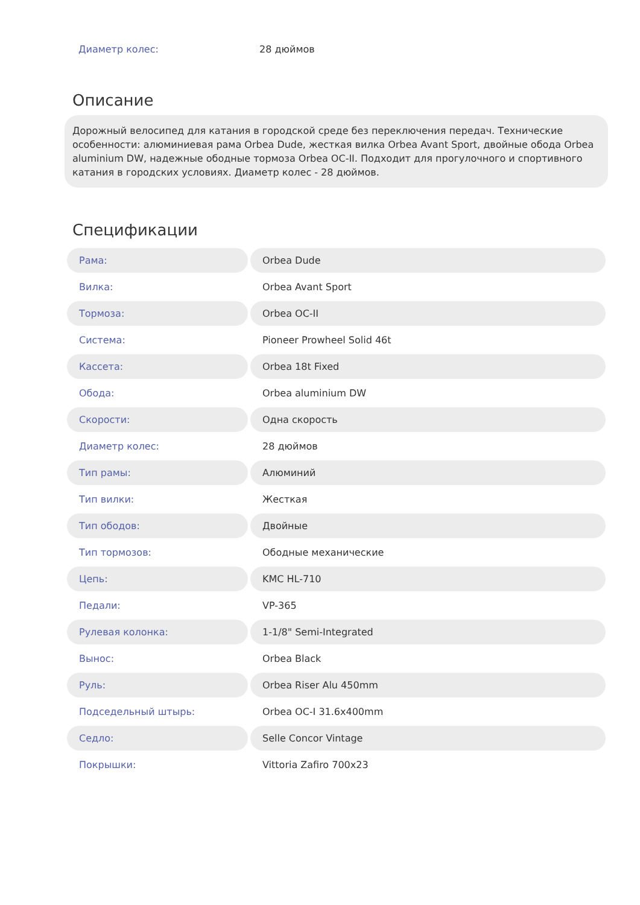Диаметр колес: 28 дюймов
Описание
Дорожный велосипед для катания в городской среде без переключения передач. Технические особенности: алюминиевая рама Orbea Dude, жесткая вилка Orbea Avant Sport, двойные обода Orbea aluminium DW, надежные ободные тормоза Orbea OC-II. Подходит для прогулочного и спортивного катания в городских условиях. Диаметр колес - 28 дюймов.
Спецификации
| Рама: | Orbea Dude |
| Вилка: | Orbea Avant Sport |
| Тормоза: | Orbea OC-II |
| Система: | Pioneer Prowheel Solid 46t |
| Кассета: | Orbea 18t Fixed |
| Обода: | Orbea aluminium DW |
| Скорости: | Одна скорость |
| Диаметр колес: | 28 дюймов |
| Тип рамы: | Алюминий |
| Тип вилки: | Жесткая |
| Тип ободов: | Двойные |
| Тип тормозов: | Ободные механические |
| Цепь: | KMC HL-710 |
| Педали: | VP-365 |
| Рулевая колонка: | 1-1/8" Semi-Integrated |
| Вынос: | Orbea Black |
| Руль: | Orbea Riser Alu 450mm |
| Подседельный штырь: | Orbea OC-I 31.6x400mm |
| Седло: | Selle Concor Vintage |
| Покрышки: | Vittoria Zafiro 700x23 |